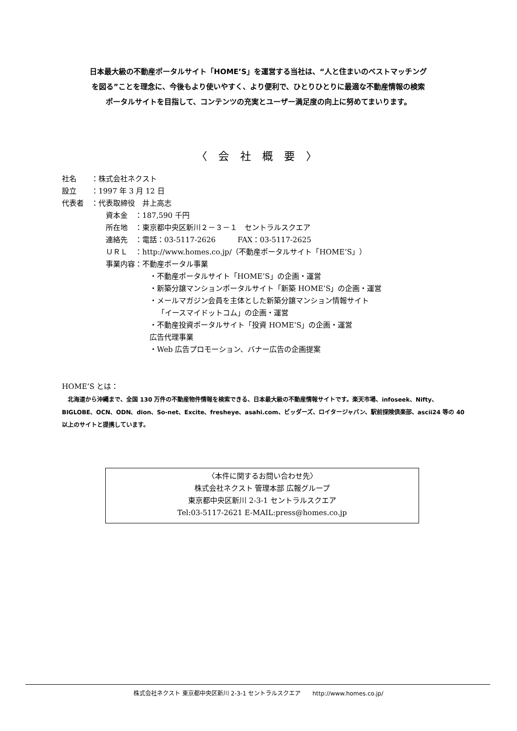日本最大級の不動産ポータルサイト「HOME’S」を運営する当社は、“人と住まいのベストマッチング
を図る”ことを理念に、今後もより使いやすく、より便利で、ひとりひとりに最適な不動産情報の検索
ポータルサイトを目指して、コンテンツの充実とユーザー満足度の向上に努めてまいります。
〈 会 社 概 要 〉
社名　　：株式会社ネクスト
設立　　：1997 年 3 月 12 日
代表者　：代表取締役　井上高志
資本金　：187,590 千円
所在地　：東京都中央区新川２－３－１　セントラルスクエア
連絡先　：電話：03-5117-2626　　　FAX：03-5117-2625
ＵＲＬ　：http://www.homes.co.jp/（不動産ポータルサイト「HOME’S」）
事業内容：不動産ポータル事業
・不動産ポータルサイト「HOME’S」の企画・運営
・新築分譲マンションポータルサイト「新築 HOME’S」の企画・運営
・メールマガジン会員を主体とした新築分譲マンション情報サイト
「イースマイドットコム」の企画・運営
・不動産投資ポータルサイト「投資 HOME’S」の企画・運営
広告代理事業
・Web 広告プロモーション、バナー広告の企画提案
HOME’S とは：
　北海道から沖縄まで、全国 130 万件の不動産物件情報を検索できる、日本最大級の不動産情報サイトです。楽天市場、infoseek、Nifty、BIGLOBE、OCN、ODN、dion、So-net、Excite、fresheye、asahi.com、ビッダーズ、ロイタージャパン、駅前探険倶楽部、ascii24 等の 40 以上のサイトと提携しています。
〈本件に関するお問い合わせ先〉
株式会社ネクスト 管理本部 広報グループ
東京都中央区新川 2-3-1 セントラルスクエア
Tel:03-5117-2621 E-MAIL:press@homes.co.jp
株式会社ネクスト 東京都中央区新川 2-3-1 セントラルスクエア　　http://www.homes.co.jp/